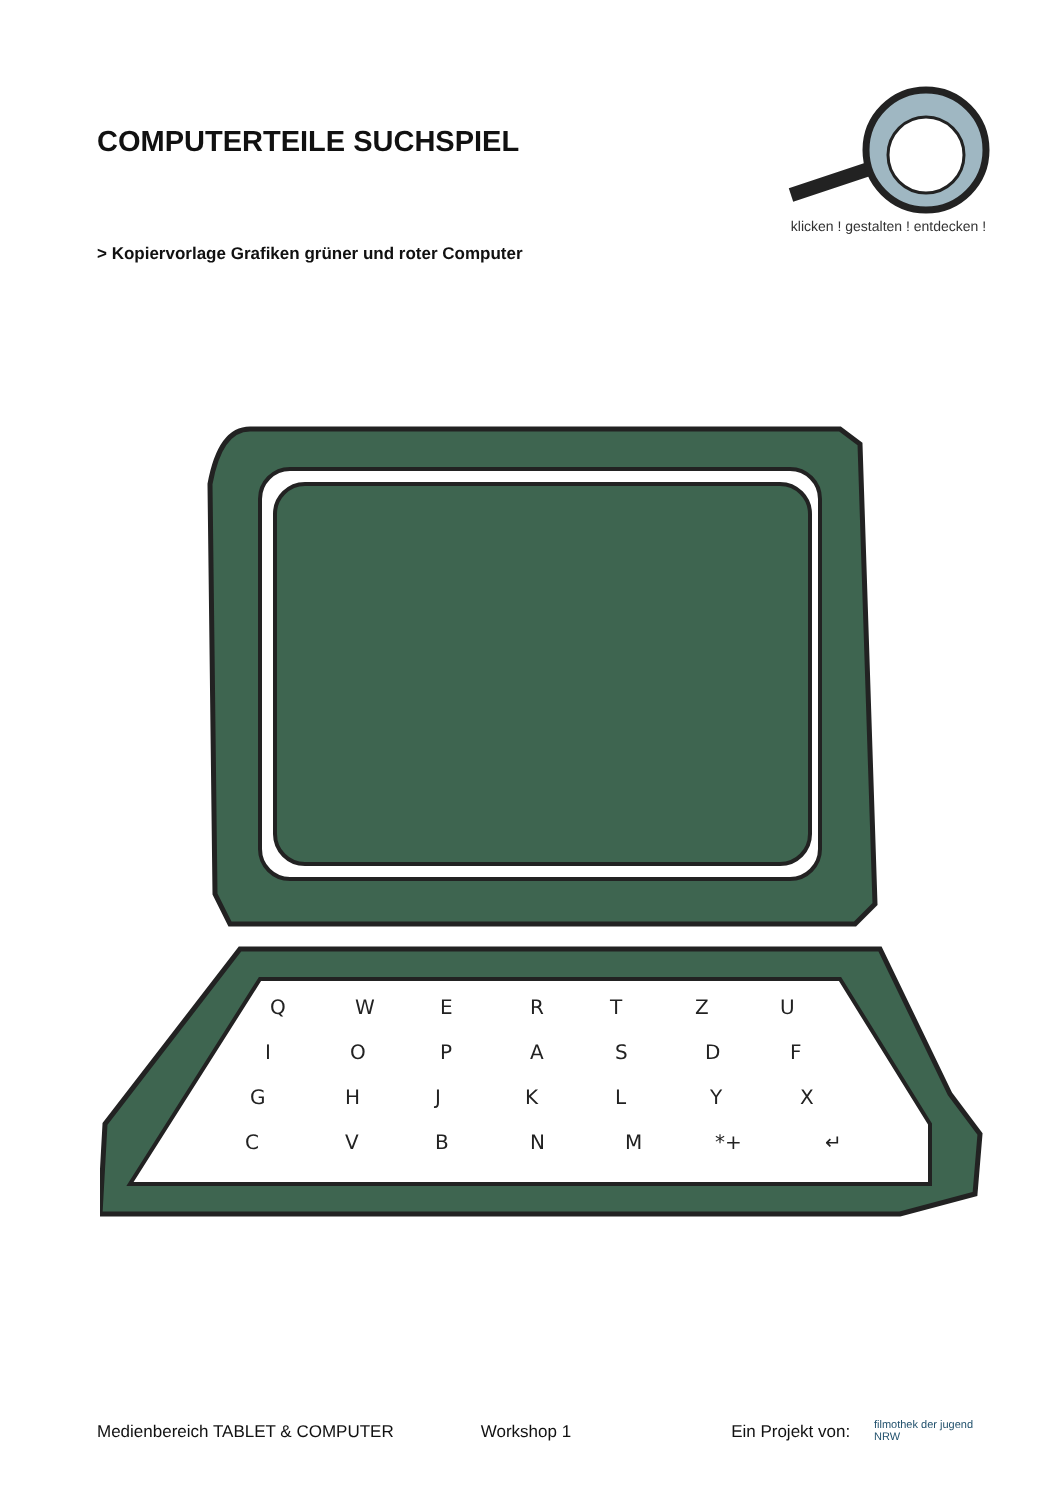COMPUTERTEILE SUCHSPIEL
klicken ! gestalten ! entdecken !
> Kopiervorlage Grafiken grüner und roter Computer
Q
W
E
R
T
Z
U
I
O
P
A
S
D
F
G
H
J
K
L
Y
X
C
V
B
N
M
*+
↵
Medienbereich TABLET & COMPUTER Workshop 1 Ein Projekt von: filmothek der jugend NRW